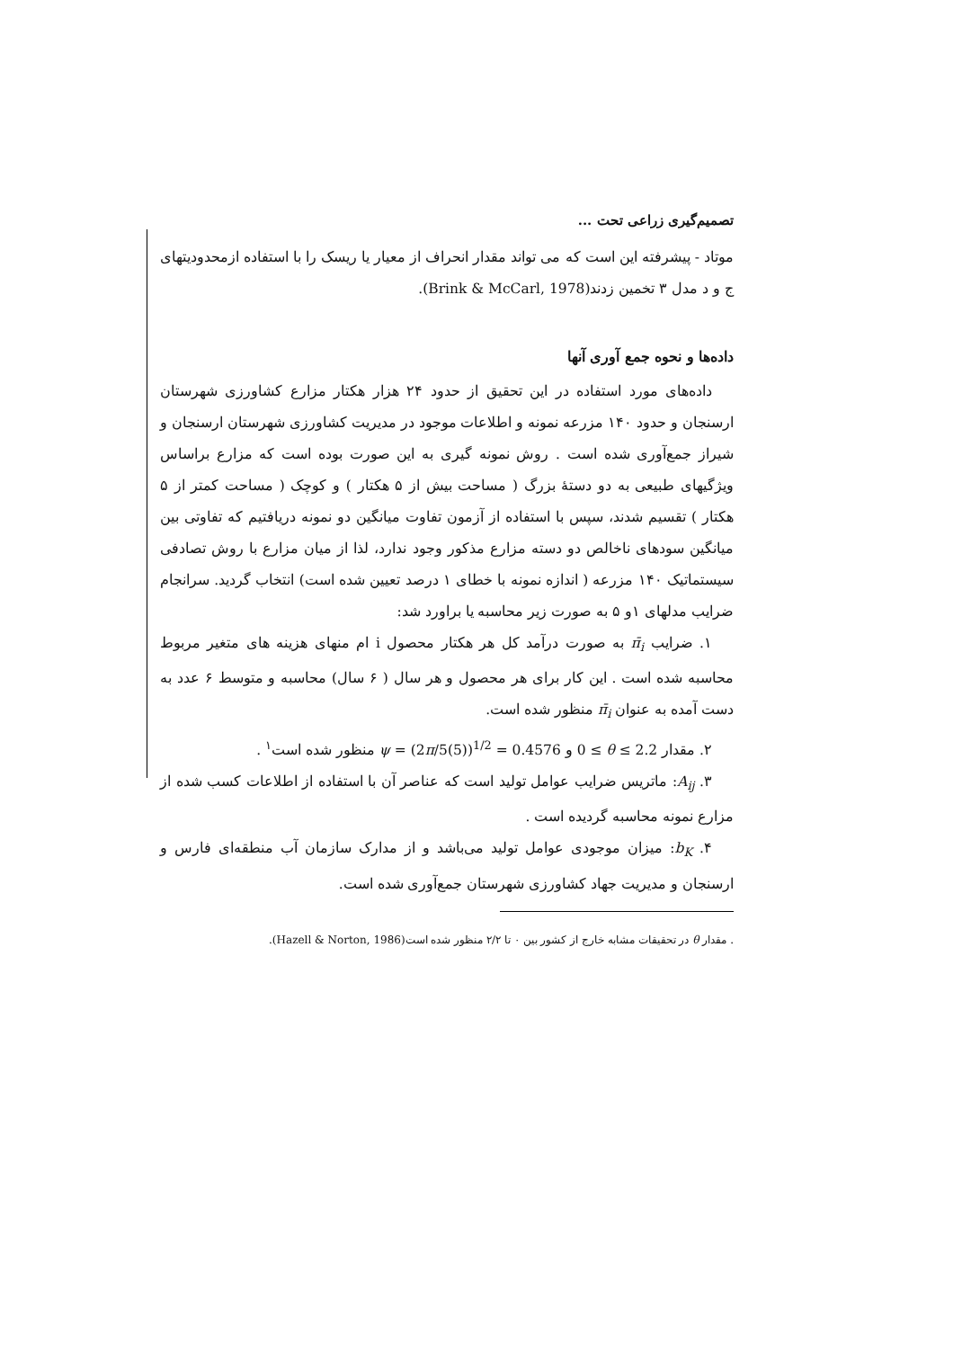تصمیم‌گیری زراعی تحت ...
موتاد - پیشرفته این است که می تواند مقدار انحراف از معیار یا ریسک را با استفاده ازمحدودیتهای ج و د مدل ۳ تخمین زدند(Brink & McCarl, 1978).
داده‌ها و نحوه جمع آوری آنها
داده‌های مورد استفاده در این تحقیق از حدود ۲۴ هزار هکتار مزارع کشاورزی شهرستان ارسنجان و حدود ۱۴۰ مزرعه نمونه و اطلاعات موجود در مدیریت کشاورزی شهرستان ارسنجان و شیراز جمع‌آوری شده است . روش نمونه گیری به این صورت بوده است که مزارع براساس ویژگیهای طبیعی به دو دستهٔ بزرگ ( مساحت بیش از ۵ هکتار ) و کوچک ( مساحت کمتر از ۵ هکتار ) تقسیم شدند، سپس با استفاده از آزمون تفاوت میانگین دو نمونه دریافتیم که تفاوتی بین میانگین سودهای ناخالص دو دسته مزارع مذکور وجود ندارد، لذا از میان مزارع با روش تصادفی سیستماتیک ۱۴۰ مزرعه ( اندازه نمونه با خطای ۱ درصد تعیین شده است) انتخاب گردید. سرانجام ضرایب مدلهای ۱و ۵ به صورت زیر محاسبه یا براورد شد:
۱. ضرایب π̄<sub>i</sub> به صورت درآمد کل هر هکتار محصول i ام منهای هزینه های متغیر مربوط محاسبه شده است . این کار برای هر محصول و هر سال ( ۶ سال) محاسبه و متوسط ۶ عدد به دست آمده به عنوان π̄<sub>i</sub> منظور شده است.
۲. مقدار 0 ≤ θ ≤ 2.2 و ψ = (2π/5(5))<sup>1/2</sup> = 0.4576 منظور شده است<sup>۱</sup> .
۳. A<sub>ij</sub>: ماتریس ضرایب عوامل تولید است که عناصر آن با استفاده از اطلاعات کسب شده از مزارع نمونه محاسبه گردیده است .
۴. b<sub>K</sub>: میزان موجودی عوامل تولید می‌باشد و از مدارک سازمان آب منطقه‌ای فارس و ارسنجان و مدیریت جهاد کشاورزی شهرستان جمع‌آوری شده است.
. مقدار θ در تحقیقات مشابه خارج از کشور بین ۰ تا ۲/۲ منظور شده است(Hazell & Norton, 1986).